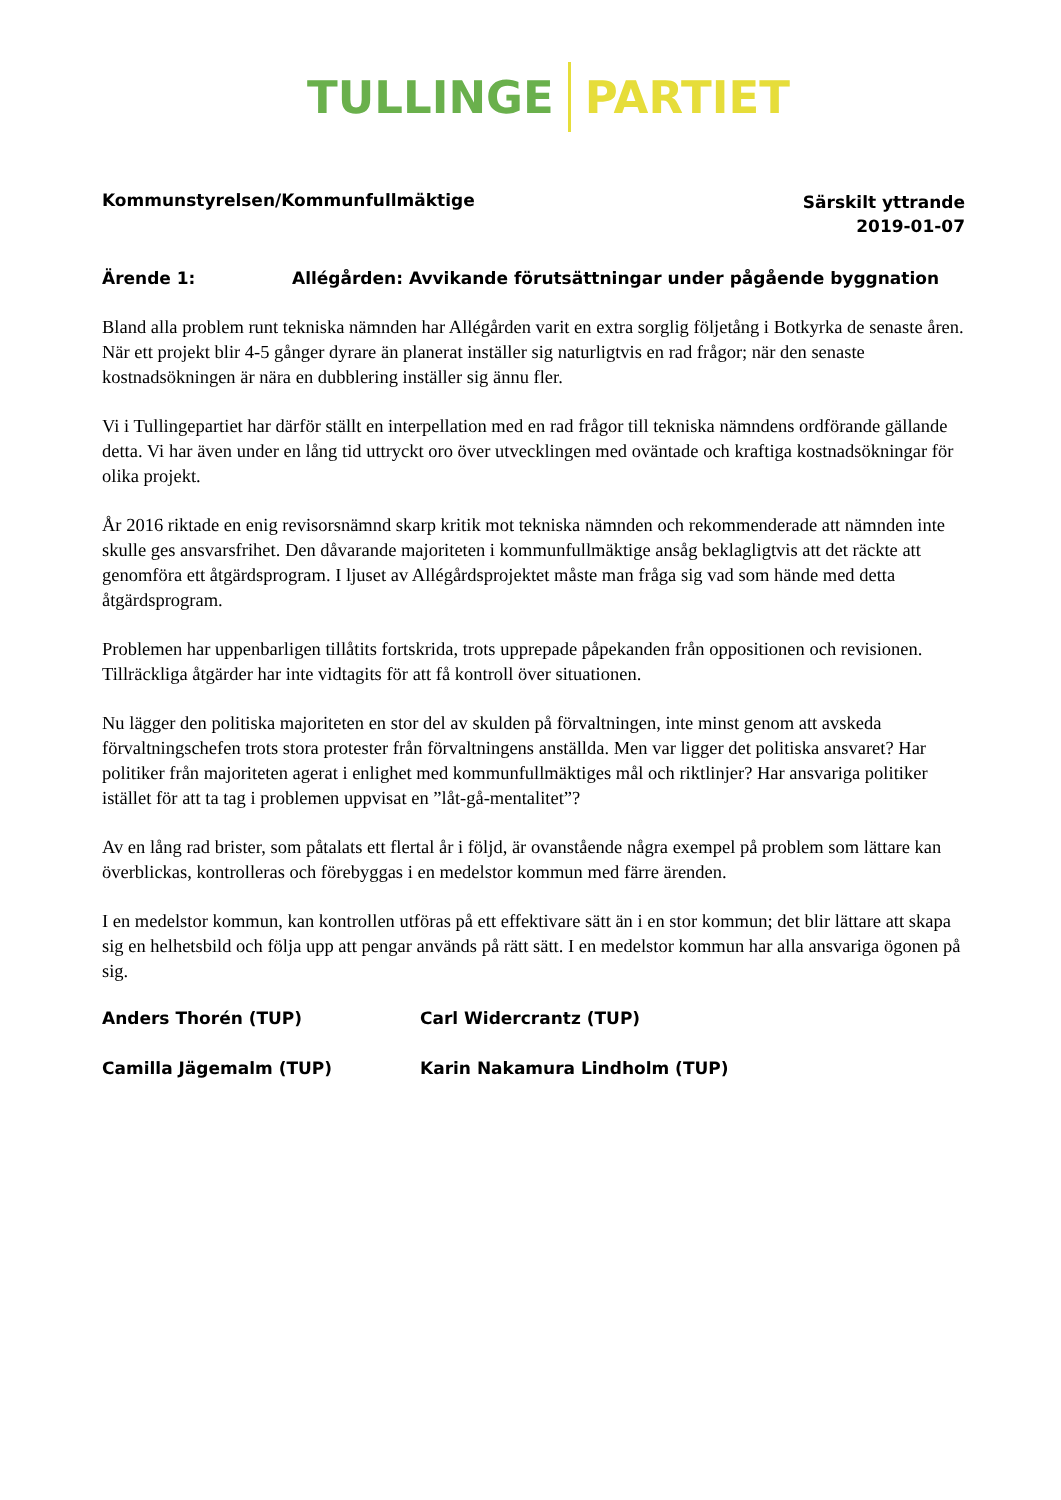TULLINGE PARTIET
Kommunstyrelsen/Kommunfullmäktige
Särskilt yttrande
2019-01-07
Ärende 1: Allégården: Avvikande förutsättningar under pågående byggnation
Bland alla problem runt tekniska nämnden har Allégården varit en extra sorglig följetång i Botkyrka de senaste åren. När ett projekt blir 4-5 gånger dyrare än planerat inställer sig naturligtvis en rad frågor; när den senaste kostnadsökningen är nära en dubblering inställer sig ännu fler.
Vi i Tullingepartiet har därför ställt en interpellation med en rad frågor till tekniska nämndens ordförande gällande detta. Vi har även under en lång tid uttryckt oro över utvecklingen med oväntade och kraftiga kostnadsökningar för olika projekt.
År 2016 riktade en enig revisorsnämnd skarp kritik mot tekniska nämnden och rekommenderade att nämnden inte skulle ges ansvarsfrihet. Den dåvarande majoriteten i kommunfullmäktige ansåg beklagligtvis att det räckte att genomföra ett åtgärdsprogram. I ljuset av Allégårdsprojektet måste man fråga sig vad som hände med detta åtgärdsprogram.
Problemen har uppenbarligen tillåtits fortskrida, trots upprepade påpekanden från oppositionen och revisionen. Tillräckliga åtgärder har inte vidtagits för att få kontroll över situationen.
Nu lägger den politiska majoriteten en stor del av skulden på förvaltningen, inte minst genom att avskeda förvaltningschefen trots stora protester från förvaltningens anställda. Men var ligger det politiska ansvaret? Har politiker från majoriteten agerat i enlighet med kommunfullmäktiges mål och riktlinjer? Har ansvariga politiker istället för att ta tag i problemen uppvisat en ”låt-gå-mentalitet”?
Av en lång rad brister, som påtalats ett flertal år i följd, är ovanstående några exempel på problem som lättare kan överblickas, kontrolleras och förebyggas i en medelstor kommun med färre ärenden.
I en medelstor kommun, kan kontrollen utföras på ett effektivare sätt än i en stor kommun; det blir lättare att skapa sig en helhetsbild och följa upp att pengar används på rätt sätt. I en medelstor kommun har alla ansvariga ögonen på sig.
Anders Thorén (TUP) Carl Widercrantz (TUP)
Camilla Jägemalm (TUP) Karin Nakamura Lindholm (TUP)